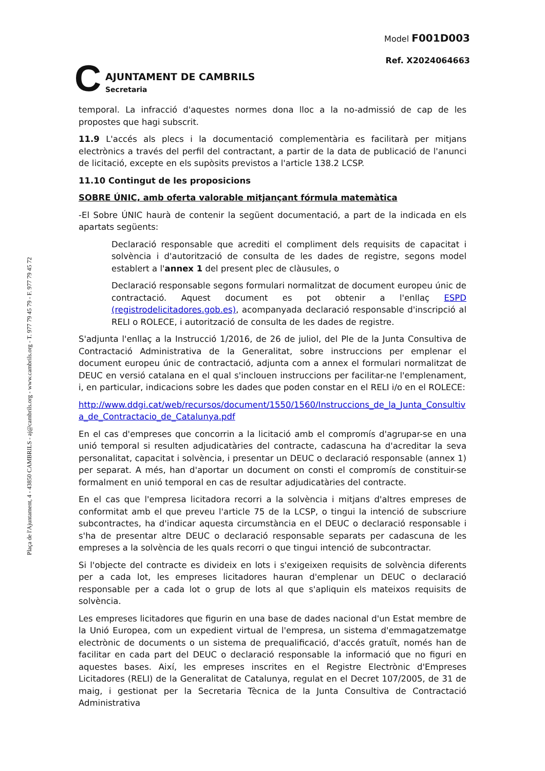Plaça de l'Ajuntament, 4 - 43850 CAMBRILS - aj@cambrils.org - www.cambrils.org - T. 977 79 45 79 - F. 977 79 45 72
C
AJUNTAMENT DE CAMBRILS
Secretaria
Model F001D003
Ref. X2024064663
temporal. La infracció d'aquestes normes dona lloc a la no-admissió de cap de les propostes que hagi subscrit.
11.9 L'accés als plecs i la documentació complementària es facilitarà per mitjans electrònics a través del perfil del contractant, a partir de la data de publicació de l'anunci de licitació, excepte en els supòsits previstos a l'article 138.2 LCSP.
11.10 Contingut de les proposicions
SOBRE ÚNIC, amb oferta valorable mitjançant fórmula matemàtica
-El Sobre ÚNIC haurà de contenir la següent documentació, a part de la indicada en els apartats següents:
Declaració responsable que acrediti el compliment dels requisits de capacitat i solvència i d'autorització de consulta de les dades de registre, segons model establert a l'annex 1 del present plec de clàusules, o
Declaració responsable segons formulari normalitzat de document europeu únic de contractació. Aquest document es pot obtenir a l'enllaç ESPD (registrodelicitadores.gob.es), acompanyada declaració responsable d'inscripció al RELI o ROLECE, i autorització de consulta de les dades de registre.
S'adjunta l'enllaç a la Instrucció 1/2016, de 26 de juliol, del Ple de la Junta Consultiva de Contractació Administrativa de la Generalitat, sobre instruccions per emplenar el document europeu únic de contractació, adjunta com a annex el formulari normalitzat de DEUC en versió catalana en el qual s'inclouen instruccions per facilitar-ne l'emplenament, i, en particular, indicacions sobre les dades que poden constar en el RELI i/o en el ROLECE:
http://www.ddgi.cat/web/recursos/document/1550/1560/Instruccions_de_la_Junta_Consultiva_de_Contractacio_de_Catalunya.pdf
En el cas d'empreses que concorrin a la licitació amb el compromís d'agrupar-se en una unió temporal si resulten adjudicatàries del contracte, cadascuna ha d'acreditar la seva personalitat, capacitat i solvència, i presentar un DEUC o declaració responsable (annex 1) per separat. A més, han d'aportar un document on consti el compromís de constituir-se formalment en unió temporal en cas de resultar adjudicatàries del contracte.
En el cas que l'empresa licitadora recorri a la solvència i mitjans d'altres empreses de conformitat amb el que preveu l'article 75 de la LCSP, o tingui la intenció de subscriure subcontractes, ha d'indicar aquesta circumstància en el DEUC o declaració responsable i s'ha de presentar altre DEUC o declaració responsable separats per cadascuna de les empreses a la solvència de les quals recorri o que tingui intenció de subcontractar.
Si l'objecte del contracte es divideix en lots i s'exigeixen requisits de solvència diferents per a cada lot, les empreses licitadores hauran d'emplenar un DEUC o declaració responsable per a cada lot o grup de lots al que s'apliquin els mateixos requisits de solvència.
Les empreses licitadores que figurin en una base de dades nacional d'un Estat membre de la Unió Europea, com un expedient virtual de l'empresa, un sistema d'emmagatzematge electrònic de documents o un sistema de prequalificació, d'accés gratuït, només han de facilitar en cada part del DEUC o declaració responsable la informació que no figuri en aquestes bases. Així, les empreses inscrites en el Registre Electrònic d'Empreses Licitadores (RELI) de la Generalitat de Catalunya, regulat en el Decret 107/2005, de 31 de maig, i gestionat per la Secretaria Tècnica de la Junta Consultiva de Contractació Administrativa